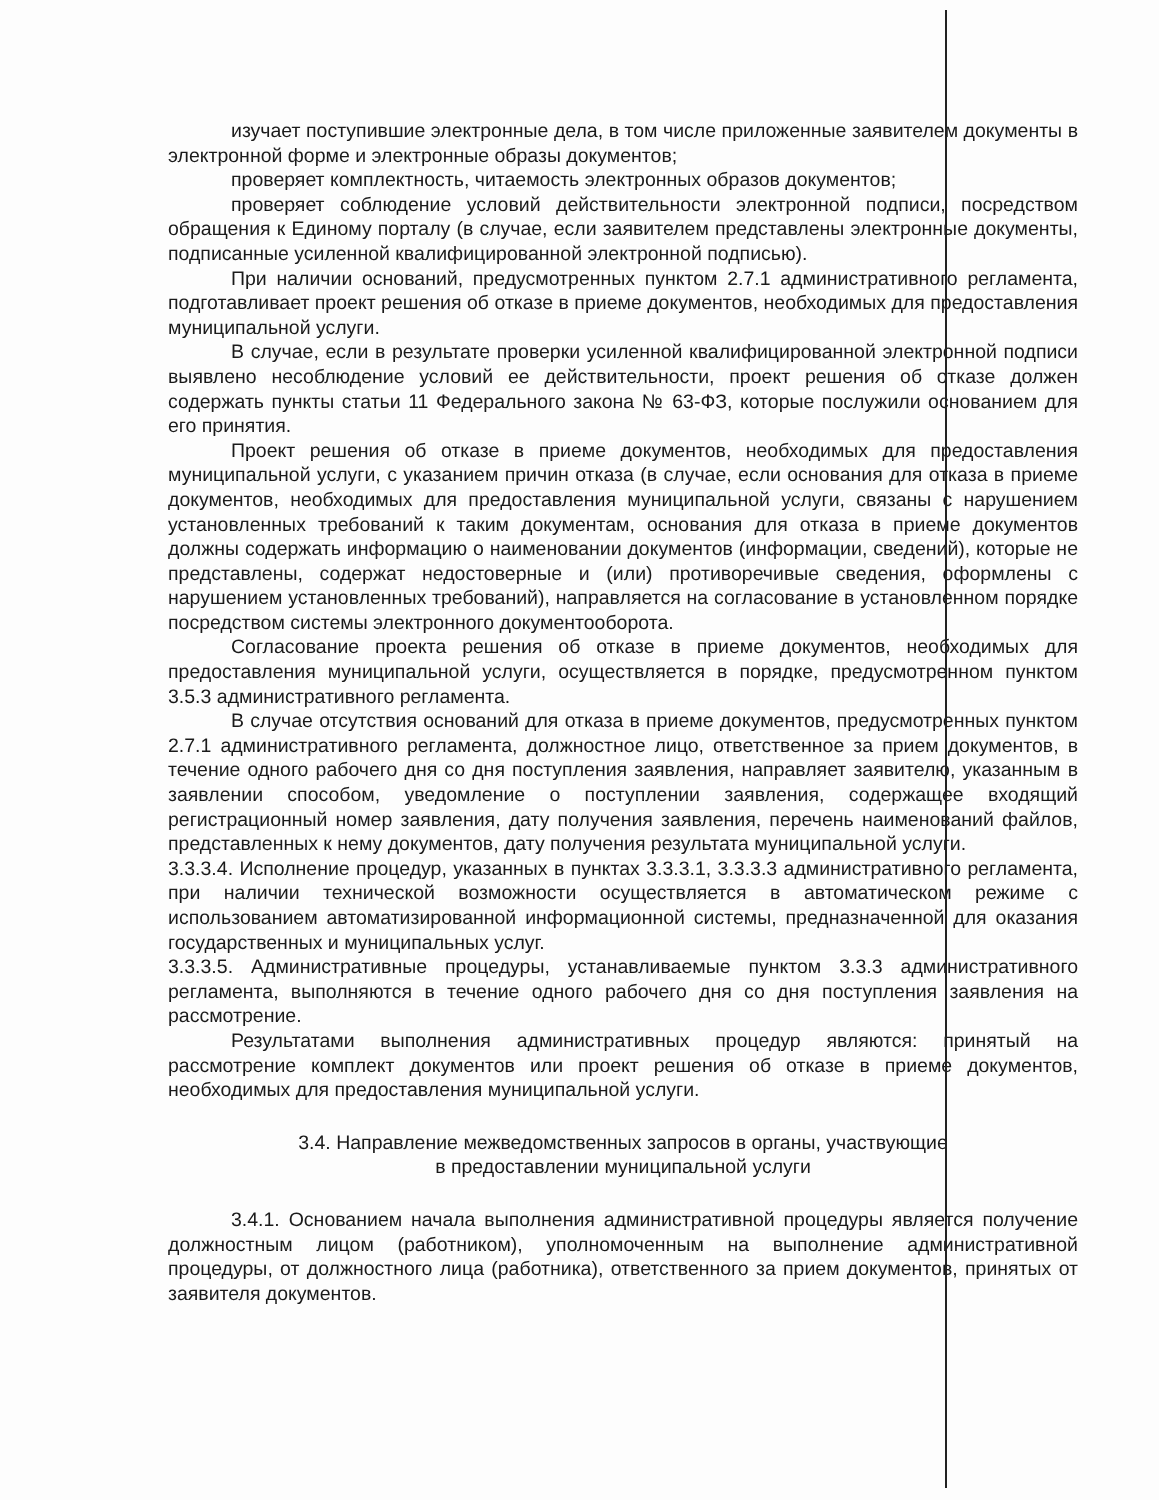изучает поступившие электронные дела, в том числе приложенные заявителем документы в электронной форме и электронные образы документов;
проверяет комплектность, читаемость электронных образов документов;
проверяет соблюдение условий действительности электронной подписи, посредством обращения к Единому порталу (в случае, если заявителем представлены электронные документы, подписанные усиленной квалифицированной электронной подписью).
При наличии оснований, предусмотренных пунктом 2.7.1 административного регламента, подготавливает проект решения об отказе в приеме документов, необходимых для предоставления муниципальной услуги.
В случае, если в результате проверки усиленной квалифицированной электронной подписи выявлено несоблюдение условий ее действительности, проект решения об отказе должен содержать пункты статьи 11 Федерального закона № 63-ФЗ, которые послужили основанием для его принятия.
Проект решения об отказе в приеме документов, необходимых для предоставления муниципальной услуги, с указанием причин отказа (в случае, если основания для отказа в приеме документов, необходимых для предоставления муниципальной услуги, связаны с нарушением установленных требований к таким документам, основания для отказа в приеме документов должны содержать информацию о наименовании документов (информации, сведений), которые не представлены, содержат недостоверные и (или) противоречивые сведения, оформлены с нарушением установленных требований), направляется на согласование в установленном порядке посредством системы электронного документооборота.
Согласование проекта решения об отказе в приеме документов, необходимых для предоставления муниципальной услуги, осуществляется в порядке, предусмотренном пунктом 3.5.3 административного регламента.
В случае отсутствия оснований для отказа в приеме документов, предусмотренных пунктом 2.7.1 административного регламента, должностное лицо, ответственное за прием документов, в течение одного рабочего дня со дня поступления заявления, направляет заявителю, указанным в заявлении способом, уведомление о поступлении заявления, содержащее входящий регистрационный номер заявления, дату получения заявления, перечень наименований файлов, представленных к нему документов, дату получения результата муниципальной услуги.
3.3.3.4. Исполнение процедур, указанных в пунктах 3.3.3.1, 3.3.3.3 административного регламента, при наличии технической возможности осуществляется в автоматическом режиме с использованием автоматизированной информационной системы, предназначенной для оказания государственных и муниципальных услуг.
3.3.3.5. Административные процедуры, устанавливаемые пунктом 3.3.3 административного регламента, выполняются в течение одного рабочего дня со дня поступления заявления на рассмотрение.
Результатами выполнения административных процедур являются: принятый на рассмотрение комплект документов или проект решения об отказе в приеме документов, необходимых для предоставления муниципальной услуги.
3.4. Направление межведомственных запросов в органы, участвующие
в предоставлении муниципальной услуги
3.4.1. Основанием начала выполнения административной процедуры является получение должностным лицом (работником), уполномоченным на выполнение административной процедуры, от должностного лица (работника), ответственного за прием документов, принятых от заявителя документов.